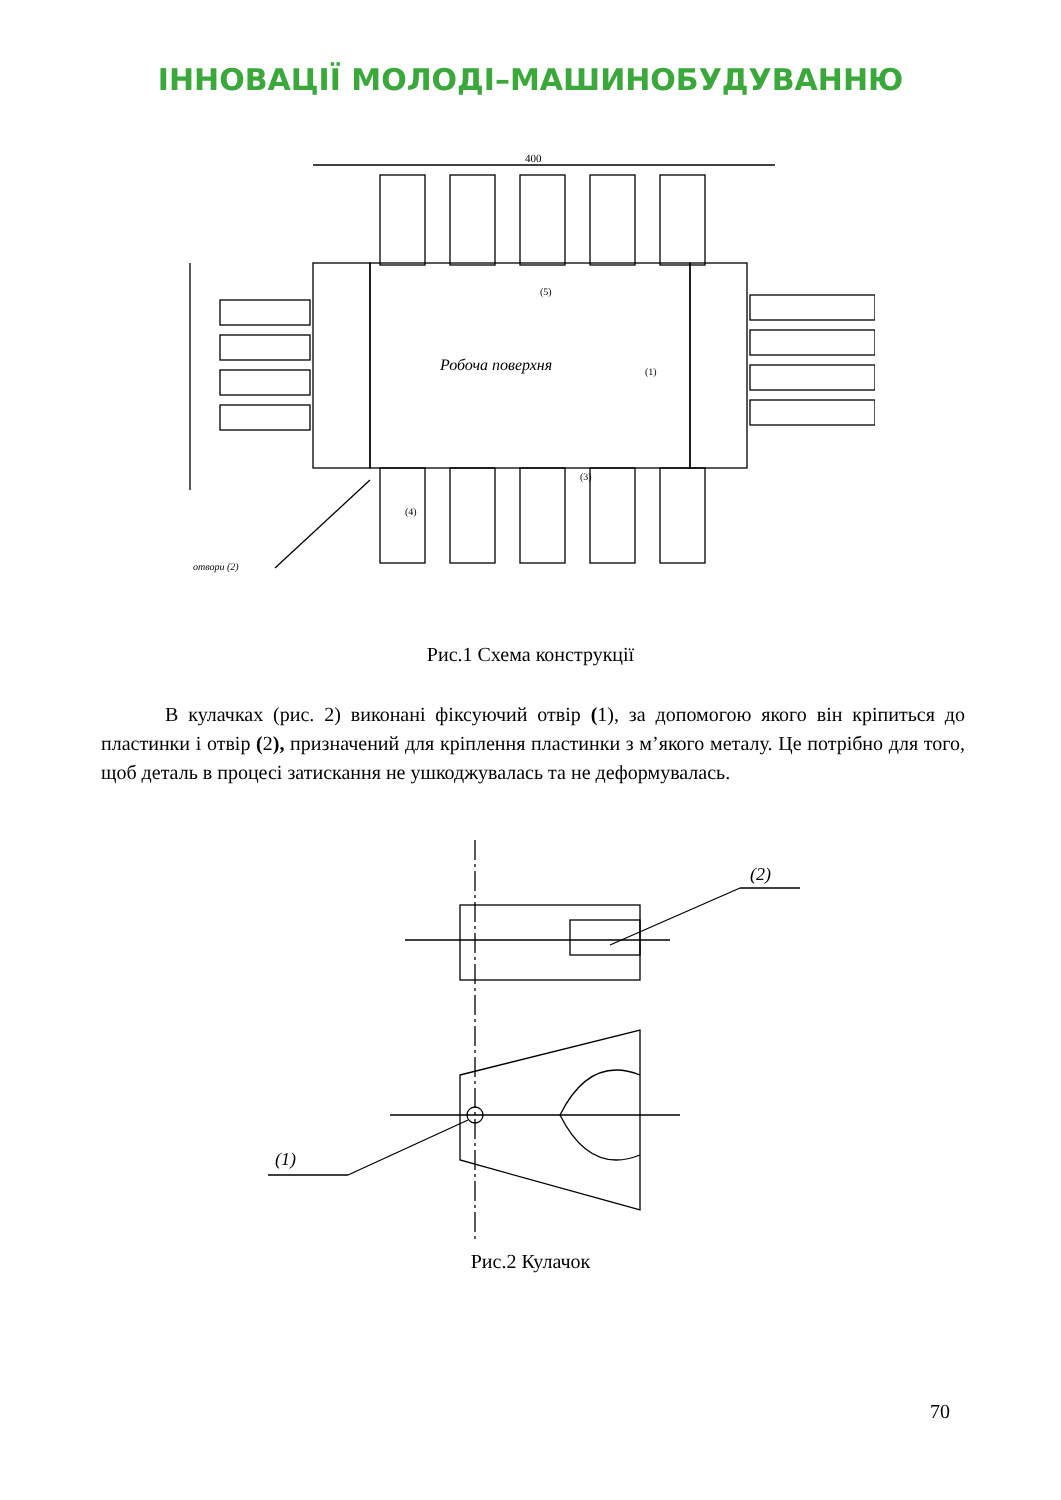ІННОВАЦІЇ МОЛОДІ–МАШИНОБУДУВАННЮ
400
Робоча поверхня
(1)
(5)
(3)
(4)
отвори (2)
Рис.1 Схема конструкції
В кулачках (рис. 2) виконані фіксуючий отвір (1), за допомогою якого він кріпиться до пластинки і отвір (2), призначений для кріплення пластинки з м’якого металу. Це потрібно для того, щоб деталь в процесі затискання не ушкоджувалась та не деформувалась.
(1)
(2)
Рис.2 Кулачок
70